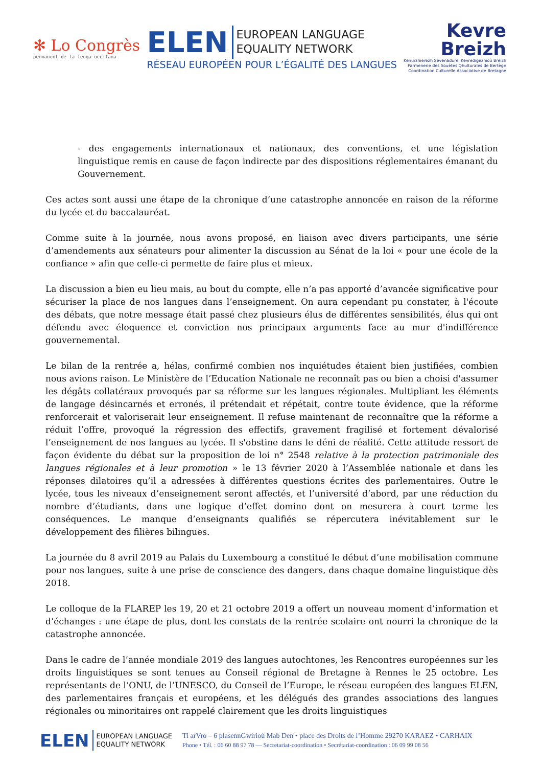✻ Lo Congrès
permanent de la lenga occitana
ELEN EUROPEAN LANGUAGE
EQUALITY NETWORK
RÉSEAU EUROPÉEN POUR L’ÉGALITÉ DES LANGUES
Kevre
Breizh
Kenurzhierezh Sevenadurel Kevredigezhioù Breizh
Parmenerie des Souètes Qhulturales de Bertègn
Coordination Culturelle Associative de Bretagne
- des engagements internationaux et nationaux, des conventions, et une législation linguistique remis en cause de façon indirecte par des dispositions réglementaires émanant du Gouvernement.
Ces actes sont aussi une étape de la chronique d’une catastrophe annoncée en raison de la réforme du lycée et du baccalauréat.
Comme suite à la journée, nous avons proposé, en liaison avec divers participants, une série d’amendements aux sénateurs pour alimenter la discussion au Sénat de la loi « pour une école de la confiance » afin que celle-ci permette de faire plus et mieux.
La discussion a bien eu lieu mais, au bout du compte, elle n’a pas apporté d’avancée significative pour sécuriser la place de nos langues dans l’enseignement. On aura cependant pu constater, à l'écoute des débats, que notre message était passé chez plusieurs élus de différentes sensibilités, élus qui ont défendu avec éloquence et conviction nos principaux arguments face au mur d'indifférence gouvernemental.
Le bilan de la rentrée a, hélas, confirmé combien nos inquiétudes étaient bien justifiées, combien nous avions raison. Le Ministère de l’Education Nationale ne reconnaît pas ou bien a choisi d'assumer les dégâts collatéraux provoqués par sa réforme sur les langues régionales. Multipliant les éléments de langage désincarnés et erronés, il prétendait et répétait, contre toute évidence, que la réforme renforcerait et valoriserait leur enseignement. Il refuse maintenant de reconnaître que la réforme a réduit l’offre, provoqué la régression des effectifs, gravement fragilisé et fortement dévalorisé l’enseignement de nos langues au lycée. Il s'obstine dans le déni de réalité. Cette attitude ressort de façon évidente du débat sur la proposition de loi n° 2548 relative à la protection patrimoniale des langues régionales et à leur promotion » le 13 février 2020 à l’Assemblée nationale et dans les réponses dilatoires qu’il a adressées à différentes questions écrites des parlementaires. Outre le lycée, tous les niveaux d’enseignement seront affectés, et l’université d’abord, par une réduction du nombre d’étudiants, dans une logique d’effet domino dont on mesurera à court terme les conséquences. Le manque d’enseignants qualifiés se répercutera inévitablement sur le développement des filières bilingues.
La journée du 8 avril 2019 au Palais du Luxembourg a constitué le début d’une mobilisation commune pour nos langues, suite à une prise de conscience des dangers, dans chaque domaine linguistique dès 2018.
Le colloque de la FLAREP les 19, 20 et 21 octobre 2019 a offert un nouveau moment d’information et d’échanges : une étape de plus, dont les constats de la rentrée scolaire ont nourri la chronique de la catastrophe annoncée.
Dans le cadre de l’année mondiale 2019 des langues autochtones, les Rencontres européennes sur les droits linguistiques se sont tenues au Conseil régional de Bretagne à Rennes le 25 octobre. Les représentants de l’ONU, de l’UNESCO, du Conseil de l’Europe, le réseau européen des langues ELEN, des parlementaires français et européens, et les délégués des grandes associations des langues régionales ou minoritaires ont rappelé clairement que les droits linguistiques
ELEN EUROPEAN LANGUAGE
EQUALITY NETWORK
Ti arVro – 6 plasennGwirioù Mab Den • place des Droits de l’Homme 29270 KARAEZ • CARHAIX
Phone • Tél. : 06 60 88 97 78 — Secretariat-coordination • Secrétariat-coordination : 06 09 99 08 56